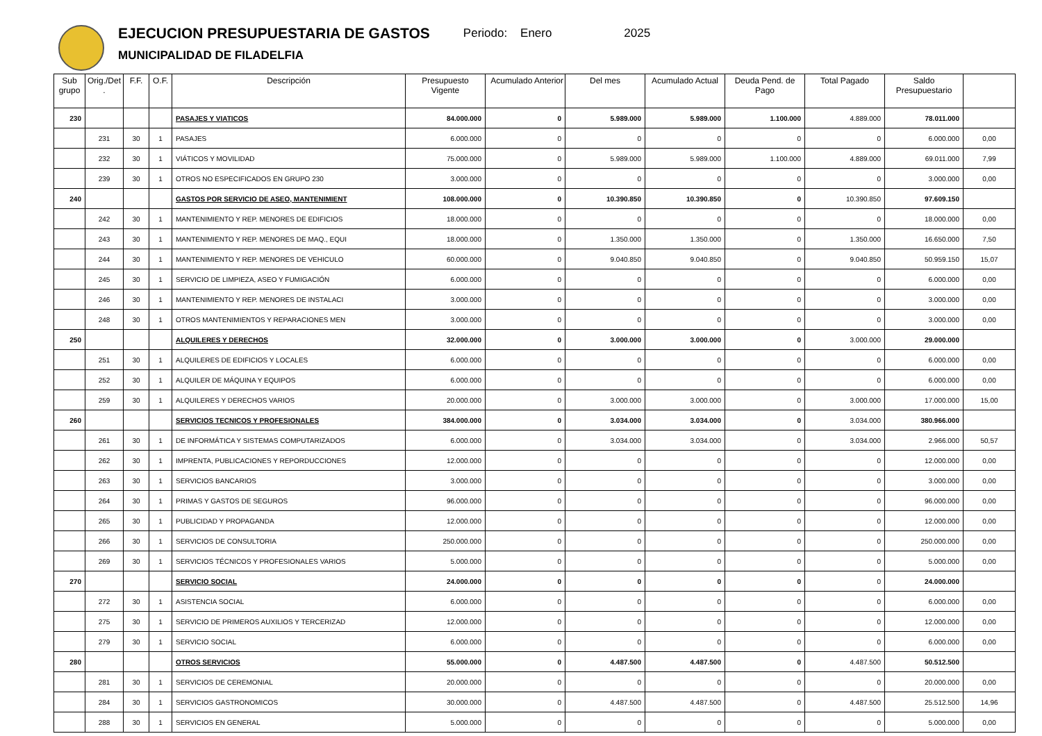EJECUCION PRESUPUESTARIA DE GASTOS
MUNICIPALIDAD DE FILADELFIA
Periodo: Enero 2025
| Sub grupo | Orig./Det . | F.F. | O.F. | Descripción | Presupuesto Vigente | Acumulado Anterior | Del mes | Acumulado Actual | Deuda Pend. de Pago | Total Pagado | Saldo Presupuestario | |
| --- | --- | --- | --- | --- | --- | --- | --- | --- | --- | --- | --- | --- |
| 230 | | | | PASAJES Y VIATICOS | 84.000.000 | 0 | 5.989.000 | 5.989.000 | 1.100.000 | 4.889.000 | 78.011.000 | |
| | 231 | 30 | 1 | PASAJES | 6.000.000 | 0 | 0 | 0 | 0 | 0 | 6.000.000 | 0,00 |
| | 232 | 30 | 1 | VIÁTICOS Y MOVILIDAD | 75.000.000 | 0 | 5.989.000 | 5.989.000 | 1.100.000 | 4.889.000 | 69.011.000 | 7,99 |
| | 239 | 30 | 1 | OTROS NO ESPECIFICADOS EN GRUPO 230 | 3.000.000 | 0 | 0 | 0 | 0 | 0 | 3.000.000 | 0,00 |
| 240 | | | | GASTOS POR SERVICIO DE ASEO, MANTENIMIENT | 108.000.000 | 0 | 10.390.850 | 10.390.850 | 0 | 10.390.850 | 97.609.150 | |
| | 242 | 30 | 1 | MANTENIMIENTO Y REP. MENORES DE EDIFICIOS | 18.000.000 | 0 | 0 | 0 | 0 | 0 | 18.000.000 | 0,00 |
| | 243 | 30 | 1 | MANTENIMIENTO Y REP. MENORES DE MAQ., EQUI | 18.000.000 | 0 | 1.350.000 | 1.350.000 | 0 | 1.350.000 | 16.650.000 | 7,50 |
| | 244 | 30 | 1 | MANTENIMIENTO Y REP. MENORES DE VEHICULO | 60.000.000 | 0 | 9.040.850 | 9.040.850 | 0 | 9.040.850 | 50.959.150 | 15,07 |
| | 245 | 30 | 1 | SERVICIO DE LIMPIEZA, ASEO Y FUMIGACIÓN | 6.000.000 | 0 | 0 | 0 | 0 | 0 | 6.000.000 | 0,00 |
| | 246 | 30 | 1 | MANTENIMIENTO Y REP. MENORES DE INSTALACI | 3.000.000 | 0 | 0 | 0 | 0 | 0 | 3.000.000 | 0,00 |
| | 248 | 30 | 1 | OTROS MANTENIMIENTOS Y REPARACIONES MEN | 3.000.000 | 0 | 0 | 0 | 0 | 0 | 3.000.000 | 0,00 |
| 250 | | | | ALQUILERES Y DERECHOS | 32.000.000 | 0 | 3.000.000 | 3.000.000 | 0 | 3.000.000 | 29.000.000 | |
| | 251 | 30 | 1 | ALQUILERES DE EDIFICIOS Y LOCALES | 6.000.000 | 0 | 0 | 0 | 0 | 0 | 6.000.000 | 0,00 |
| | 252 | 30 | 1 | ALQUILER DE MÁQUINA Y EQUIPOS | 6.000.000 | 0 | 0 | 0 | 0 | 0 | 6.000.000 | 0,00 |
| | 259 | 30 | 1 | ALQUILERES Y DERECHOS VARIOS | 20.000.000 | 0 | 3.000.000 | 3.000.000 | 0 | 3.000.000 | 17.000.000 | 15,00 |
| 260 | | | | SERVICIOS TECNICOS Y PROFESIONALES | 384.000.000 | 0 | 3.034.000 | 3.034.000 | 0 | 3.034.000 | 380.966.000 | |
| | 261 | 30 | 1 | DE INFORMÁTICA Y SISTEMAS COMPUTARIZADOS | 6.000.000 | 0 | 3.034.000 | 3.034.000 | 0 | 3.034.000 | 2.966.000 | 50,57 |
| | 262 | 30 | 1 | IMPRENTA, PUBLICACIONES Y REPORDUCCIONES | 12.000.000 | 0 | 0 | 0 | 0 | 0 | 12.000.000 | 0,00 |
| | 263 | 30 | 1 | SERVICIOS BANCARIOS | 3.000.000 | 0 | 0 | 0 | 0 | 0 | 3.000.000 | 0,00 |
| | 264 | 30 | 1 | PRIMAS Y GASTOS DE SEGUROS | 96.000.000 | 0 | 0 | 0 | 0 | 0 | 96.000.000 | 0,00 |
| | 265 | 30 | 1 | PUBLICIDAD Y PROPAGANDA | 12.000.000 | 0 | 0 | 0 | 0 | 0 | 12.000.000 | 0,00 |
| | 266 | 30 | 1 | SERVICIOS DE CONSULTORIA | 250.000.000 | 0 | 0 | 0 | 0 | 0 | 250.000.000 | 0,00 |
| | 269 | 30 | 1 | SERVICIOS TÉCNICOS Y PROFESIONALES VARIOS | 5.000.000 | 0 | 0 | 0 | 0 | 0 | 5.000.000 | 0,00 |
| 270 | | | | SERVICIO SOCIAL | 24.000.000 | 0 | 0 | 0 | 0 | 0 | 24.000.000 | |
| | 272 | 30 | 1 | ASISTENCIA SOCIAL | 6.000.000 | 0 | 0 | 0 | 0 | 0 | 6.000.000 | 0,00 |
| | 275 | 30 | 1 | SERVICIO DE PRIMEROS AUXILIOS Y TERCERIZAD | 12.000.000 | 0 | 0 | 0 | 0 | 0 | 12.000.000 | 0,00 |
| | 279 | 30 | 1 | SERVICIO SOCIAL | 6.000.000 | 0 | 0 | 0 | 0 | 0 | 6.000.000 | 0,00 |
| 280 | | | | OTROS SERVICIOS | 55.000.000 | 0 | 4.487.500 | 4.487.500 | 0 | 4.487.500 | 50.512.500 | |
| | 281 | 30 | 1 | SERVICIOS DE CEREMONIAL | 20.000.000 | 0 | 0 | 0 | 0 | 0 | 20.000.000 | 0,00 |
| | 284 | 30 | 1 | SERVICIOS GASTRONOMICOS | 30.000.000 | 0 | 4.487.500 | 4.487.500 | 0 | 4.487.500 | 25.512.500 | 14,96 |
| | 288 | 30 | 1 | SERVICIOS EN GENERAL | 5.000.000 | 0 | 0 | 0 | 0 | 0 | 5.000.000 | 0,00 |